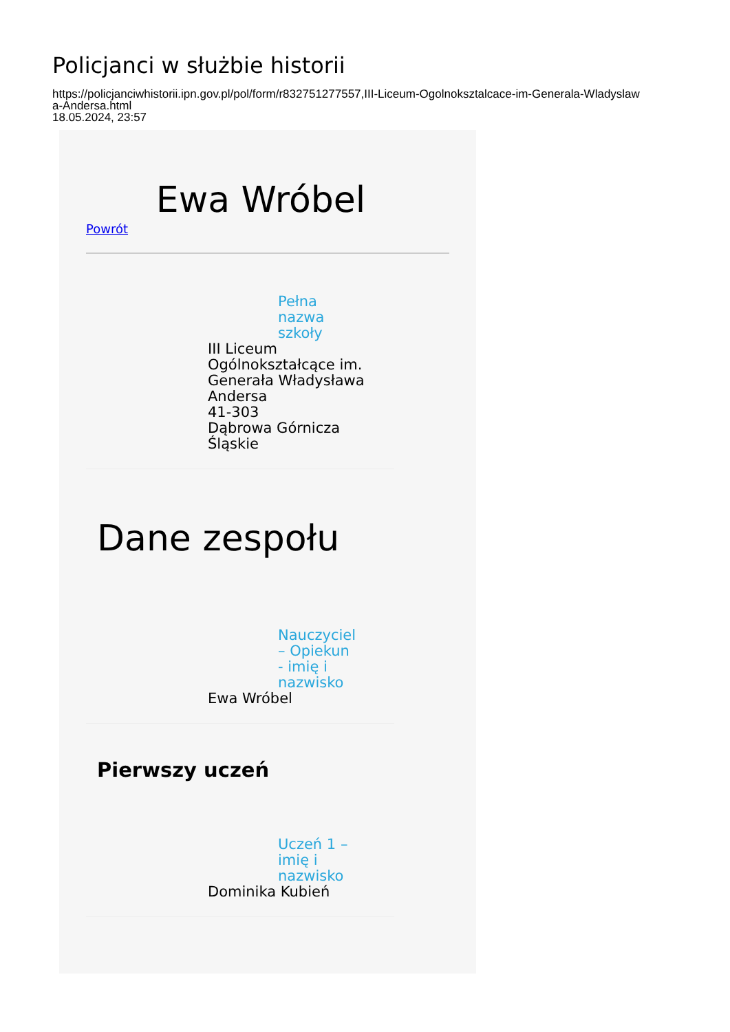Policjanci w służbie historii
https://policjanciwhistorii.ipn.gov.pl/pol/form/r832751277557,III-Liceum-Ogolnoksztalcace-im-Generala-Wladyslaw
a-Andersa.html
18.05.2024, 23:57
Ewa Wróbel
Powrót
Pełna nazwa szkoły
III Liceum
Ogólnokształcące im.
Generała Władysława
Andersa
41-303
Dąbrowa Górnicza
Śląskie
Dane zespołu
Nauczyciel – Opiekun - imię i nazwisko
Ewa Wróbel
Pierwszy uczeń
Uczeń 1 – imię i nazwisko
Dominika Kubień